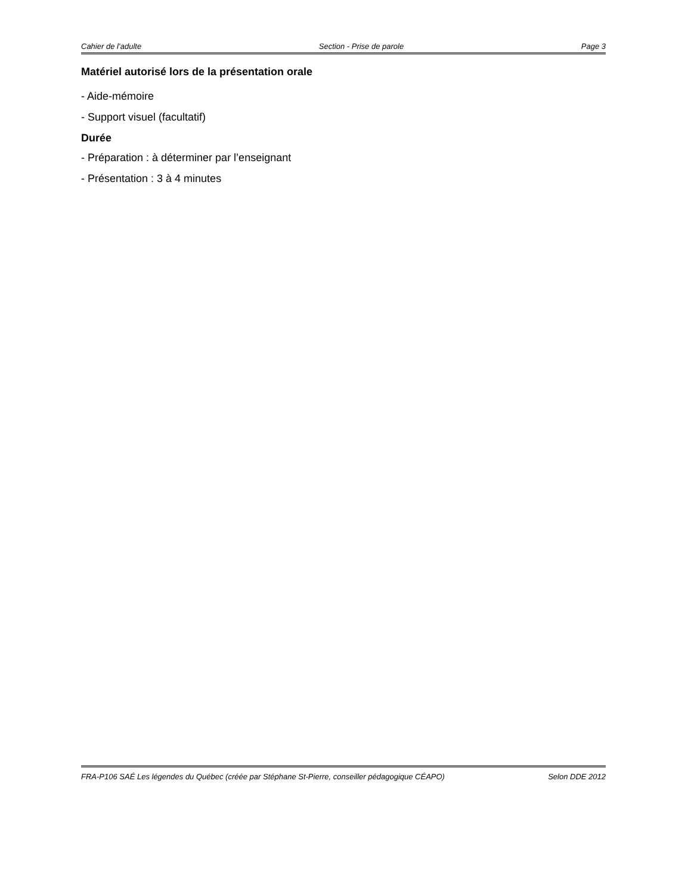Cahier de l’adulte Section - Prise de parole Page 3
Matériel autorisé lors de la présentation orale
- Aide-mémoire
- Support visuel (facultatif)
Durée
- Préparation : à déterminer par l’enseignant
- Présentation : 3 à 4 minutes
FRA-P106 SAÉ Les légendes du Québec (créée par Stéphane St-Pierre, conseiller pédagogique CÉAPO) Selon DDE 2012